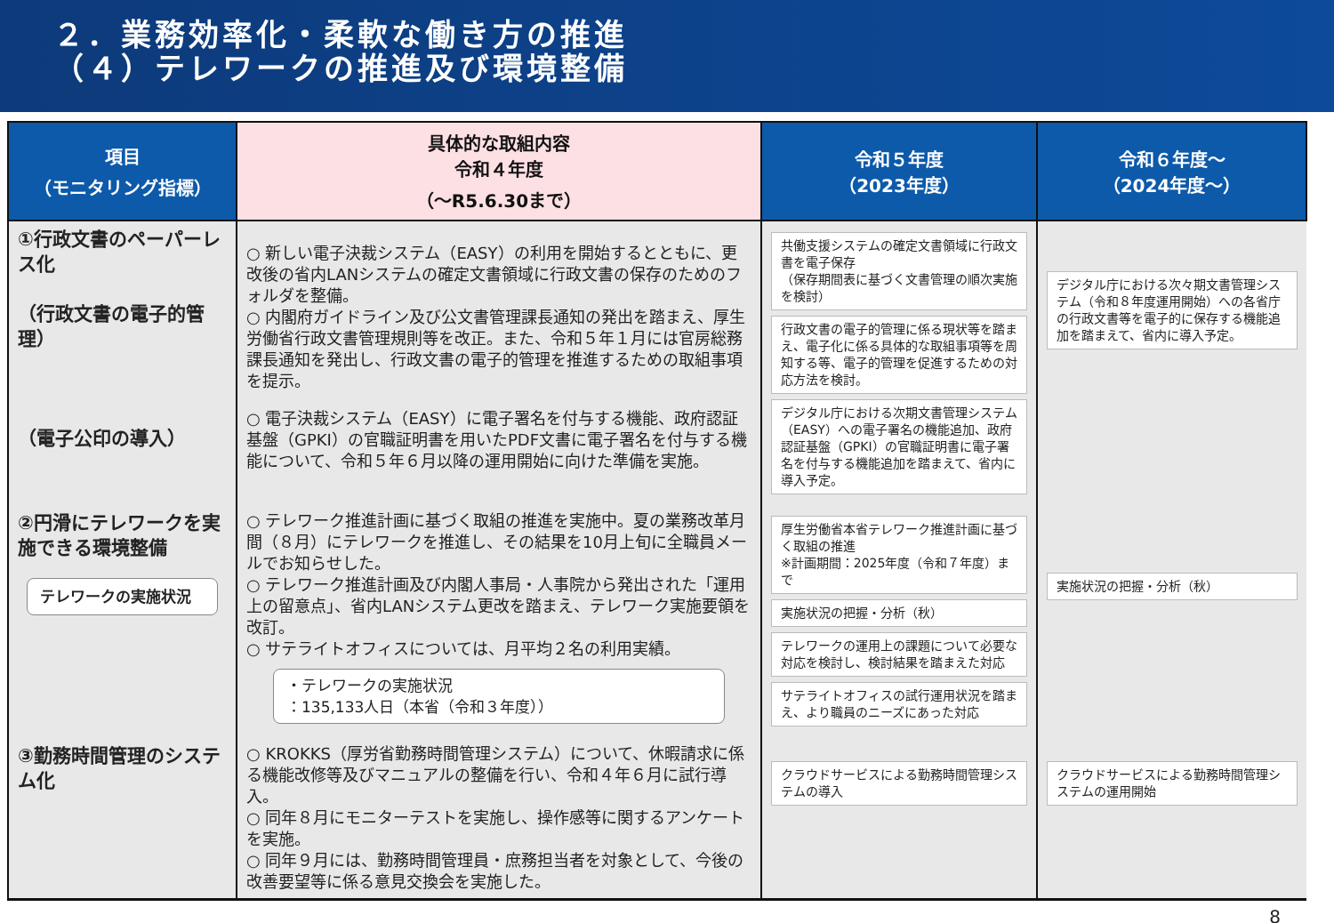２．業務効率化・柔軟な働き方の推進
（４）テレワークの推進及び環境整備
| 項目 （モニタリング指標） | 具体的な取組内容 令和４年度 （～R5.6.30まで） | 令和５年度 （2023年度） | 令和６年度～ （2024年度～） |
| --- | --- | --- | --- |
| ①行政文書のペーパーレス化 （行政文書の電子的管理） （電子公印の導入） | ○ 新しい電子決裁システム（EASY）の利用を開始するとともに、更改後の省内LANシステムの確定文書領域に行政文書の保存のためのフォルダを整備。 ○ 内閣府ガイドライン及び公文書管理課長通知の発出を踏まえ、厚生労働省行政文書管理規則等を改正。また、令和５年１月には官房総務課長通知を発出し、行政文書の電子的管理を推進するための取組事項を提示。 ○ 電子決裁システム（EASY）に電子署名を付与する機能、政府認証基盤（GPKI）の官職証明書を用いたPDF文書に電子署名を付与する機能について、令和５年６月以降の運用開始に向けた準備を実施。 | 共働支援システムの確定文書領域に行政文書を電子保存 （保存期間表に基づく文書管理の順次実施を検討） 行政文書の電子的管理に係る現状等を踏まえ、電子化に係る具体的な取組事項等を周知する等、電子的管理を促進するための対応方法を検討。 デジタル庁における次期文書管理システム（EASY）への電子署名の機能追加、政府認証基盤（GPKI）の官職証明書に電子署名を付与する機能追加を踏まえて、省内に導入予定。 | デジタル庁における次々期文書管理システム（令和８年度運用開始）への各省庁の行政文書等を電子的に保存する機能追加を踏まえて、省内に導入予定。 |
| ②円滑にテレワークを実施できる環境整備 テレワークの実施状況 | ○ テレワーク推進計画に基づく取組の推進を実施中。夏の業務改革月間（８月）にテレワークを推進し、その結果を10月上旬に全職員メールでお知らせした。 ○ テレワーク推進計画及び内閣人事局・人事院から発出された「運用上の留意点」、省内LANシステム更改を踏まえ、テレワーク実施要領を改訂。 ○ サテライトオフィスについては、月平均２名の利用実績。 ・テレワークの実施状況 ：135,133人日（本省（令和３年度）） | 厚生労働省本省テレワーク推進計画に基づく取組の推進 ※計画期間：2025年度（令和７年度）まで 実施状況の把握・分析（秋） テレワークの運用上の課題について必要な対応を検討し、検討結果を踏まえた対応 サテライトオフィスの試行運用状況を踏まえ、より職員のニーズにあった対応 | 実施状況の把握・分析（秋） |
| ③勤務時間管理のシステム化 | ○ KROKKS（厚労省勤務時間管理システム）について、休暇請求に係る機能改修等及びマニュアルの整備を行い、令和４年６月に試行導入。 ○ 同年８月にモニターテストを実施し、操作感等に関するアンケートを実施。 ○ 同年９月には、勤務時間管理員・庶務担当者を対象として、今後の改善要望等に係る意見交換会を実施した。 | クラウドサービスによる勤務時間管理システムの導入 | クラウドサービスによる勤務時間管理システムの運用開始 |
8